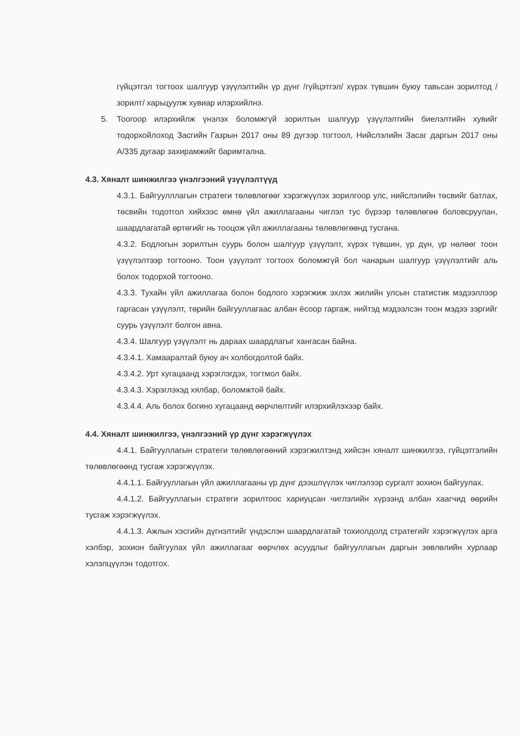гүйцэтгэл тогтоох шалгуур үзүүлэлтийн үр дүнг /гүйцэтгэл/ хүрэх түвшин буюу тавьсан зорилтод /зорилт/ харьцуулж хувиар илэрхийлнэ.
5. Тоогоор илэрхийлж үнэлэх боломжгүй зорилтын шалгуур үзүүлэлтийн биелэлтийн хувийг тодорхойлоход Засгийн Газрын 2017 оны 89 дүгээр тогтоол, Нийслэлийн Засаг даргын 2017 оны А/335 дугаар захирамжийг баримтална.
4.3. Хяналт шинжилгээ үнэлгээний үзүүлэлтүүд
4.3.1. Байгуулллагын стратеги төлөвлөгөөг хэрэгжүүлэх зорилгоор улс, нийслэлийн төсвийг батлах, төсвийн тодотгол хийхээс өмнө үйл ажиллагааны чиглэл тус бүрээр төлөвлөгөө боловсруулан, шаардлагатай өртөгийг нь тооцож үйл ажиллагааны төлөвлөгөөнд тусгана.
4.3.2. Бодлогын зорилтын суурь болон шалгуур үзүүлэлт, хүрэх түвшин, үр дүн, үр нөлөөг тоон үзүүлэлтээр тогтооно. Тоон үзүүлэлт тогтоох боломжгүй бол чанарын шалгуур үзүүлэлтийг аль болох тодорхой тогтооно.
4.3.3. Тухайн үйл ажиллагаа болон бодлого хэрэгжиж эхлэх жилийн улсын статистик мэдээллээр гаргасан үзүүлэлт, төрийн байгууллагаас албан ёсоор гаргаж, нийтэд мэдээлсэн тоон мэдээ зэргийг суурь үзүүлэлт болгон авна.
4.3.4. Шалгуур үзүүлэлт нь дараах шаардлагыг хангасан байна.
4.3.4.1. Хамааралтай буюу ач холбогдолтой байх.
4.3.4.2. Урт хугацаанд хэрэглэгдэх, тогтмол байх.
4.3.4.3. Хэрэглэхэд хялбар, боломжтой байх.
4.3.4.4. Аль болох богино хугацаанд өөрчлөлтийг илэрхийлэхээр байх.
4.4. Хяналт шинжилгээ, үнэлгээний үр дүнг хэрэгжүүлэх
4.4.1. Байгууллагын стратеги төлөвлөгөөний хэрэгжилтэнд хийсэн хяналт шинжилгээ, гүйцэтгэлийн төлөвлөгөөнд тусгаж хэрэгжүүлэх.
4.4.1.1. Байгууллагын үйл ажиллагааны үр дүнг дээшлүүлэх чиглэлээр сургалт зохион байгуулах.
4.4.1.2. Байгууллагын стратеги зорилтоос хариуцсан чиглэлийн хүрээнд албан хаагчид өөрийн тусгаж хэрэгжүүлэх.
4.4.1.3. Ажлын хэсгийн дүгнэлтийг үндэслэн шаардлагатай тохиолдолд стратегийг хэрэгжүүлэх арга хэлбэр, зохион байгуулах үйл ажиллагааг өөрчлөх асуудлыг байгууллагын даргын зөвлөлийн хурлаар хэлэлцүүлэн тодотгох.